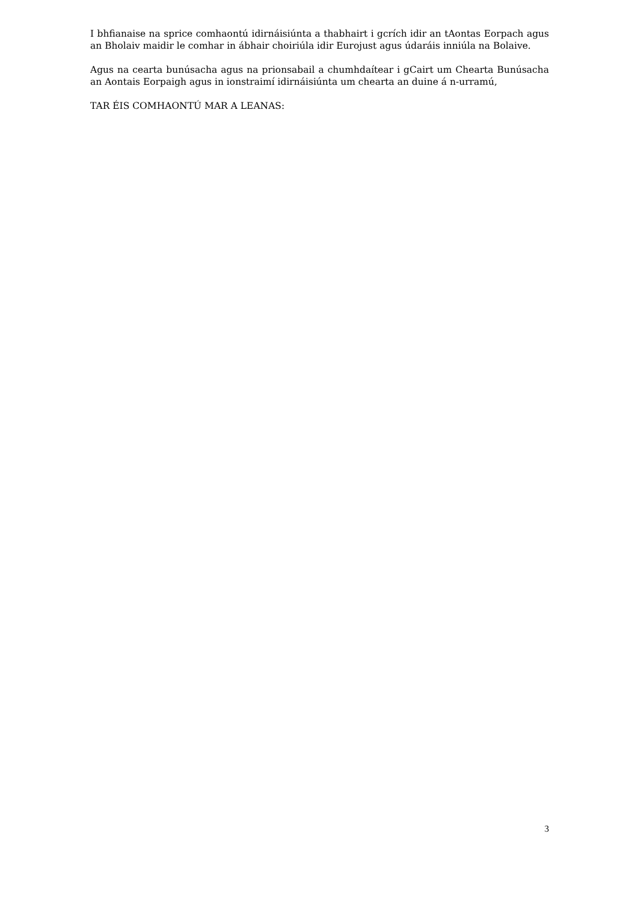I bhfianaise na sprice comhaontú idirnáisiúnta a thabhairt i gcrích idir an tAontas Eorpach agus an Bholaiv maidir le comhar in ábhair choiriúla idir Eurojust agus údaráis inniúla na Bolaive.
Agus na cearta bunúsacha agus na prionsabail a chumhdaítear i gCairt um Chearta Bunúsacha an Aontais Eorpaigh agus in ionstraimí idirnáisiúnta um chearta an duine á n-urramú,
TAR ÉIS COMHAONTÚ MAR A LEANAS:
3